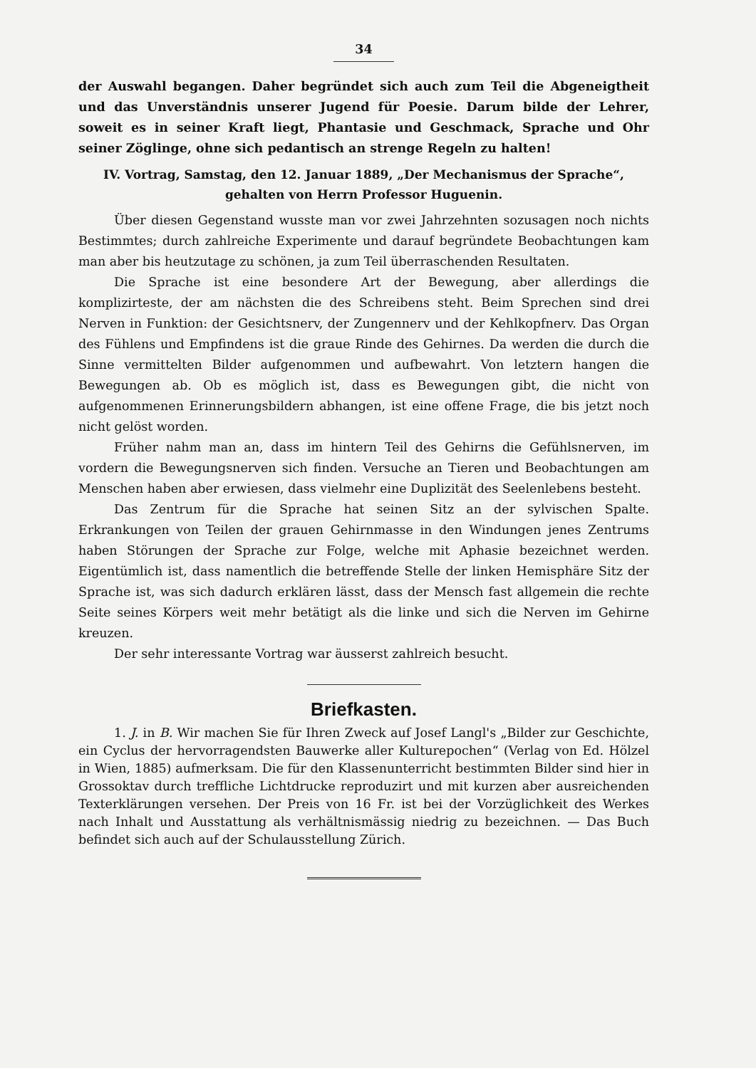34
der Auswahl begangen. Daher begründet sich auch zum Teil die Abgeneigtheit und das Unverständnis unserer Jugend für Poesie. Darum bilde der Lehrer, soweit es in seiner Kraft liegt, Phantasie und Geschmack, Sprache und Ohr seiner Zöglinge, ohne sich pedantisch an strenge Regeln zu halten!
IV. Vortrag, Samstag, den 12. Januar 1889, „Der Mechanismus der Sprache“,
gehalten von Herrn Professor Huguenin.
Über diesen Gegenstand wusste man vor zwei Jahrzehnten sozusagen noch nichts Bestimmtes; durch zahlreiche Experimente und darauf begründete Beobachtungen kam man aber bis heutzutage zu schönen, ja zum Teil überraschenden Resultaten.
Die Sprache ist eine besondere Art der Bewegung, aber allerdings die komplizirteste, der am nächsten die des Schreibens steht. Beim Sprechen sind drei Nerven in Funktion: der Gesichtsnerv, der Zungennerv und der Kehlkopfnerv. Das Organ des Fühlens und Empfindens ist die graue Rinde des Gehirnes. Da werden die durch die Sinne vermittelten Bilder aufgenommen und aufbewahrt. Von letztern hangen die Bewegungen ab. Ob es möglich ist, dass es Bewegungen gibt, die nicht von aufgenommenen Erinnerungsbildern abhangen, ist eine offene Frage, die bis jetzt noch nicht gelöst worden.
Früher nahm man an, dass im hintern Teil des Gehirns die Gefühlsnerven, im vordern die Bewegungsnerven sich finden. Versuche an Tieren und Beobachtungen am Menschen haben aber erwiesen, dass vielmehr eine Duplizität des Seelenlebens besteht.
Das Zentrum für die Sprache hat seinen Sitz an der sylvischen Spalte. Erkrankungen von Teilen der grauen Gehirnmasse in den Windungen jenes Zentrums haben Störungen der Sprache zur Folge, welche mit Aphasie bezeichnet werden. Eigentümlich ist, dass namentlich die betreffende Stelle der linken Hemisphäre Sitz der Sprache ist, was sich dadurch erklären lässt, dass der Mensch fast allgemein die rechte Seite seines Körpers weit mehr betätigt als die linke und sich die Nerven im Gehirne kreuzen.
Der sehr interessante Vortrag war äusserst zahlreich besucht.
Briefkasten.
1. J. in B. Wir machen Sie für Ihren Zweck auf Josef Langl's „Bilder zur Geschichte, ein Cyclus der hervorragendsten Bauwerke aller Kulturepochen“ (Verlag von Ed. Hölzel in Wien, 1885) aufmerksam. Die für den Klassenunterricht bestimmten Bilder sind hier in Grossoktav durch treffliche Lichtdrucke reproduzirt und mit kurzen aber ausreichenden Texterklärungen versehen. Der Preis von 16 Fr. ist bei der Vorzüglichkeit des Werkes nach Inhalt und Ausstattung als verhältnismässig niedrig zu bezeichnen. — Das Buch befindet sich auch auf der Schulausstellung Zürich.